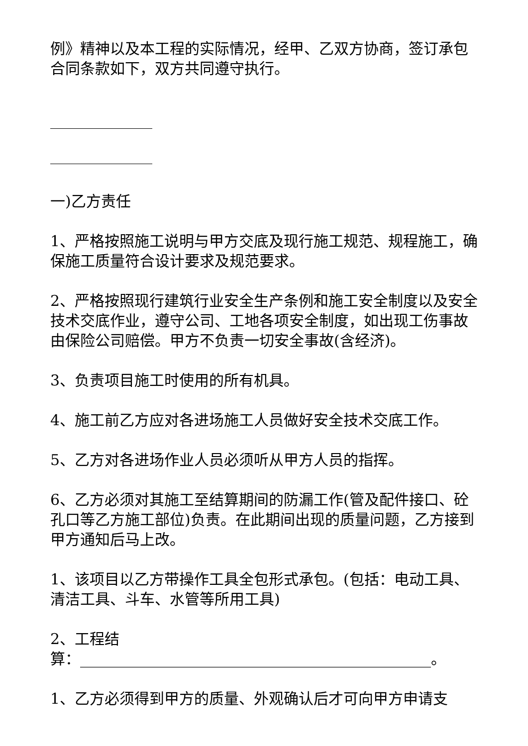例》精神以及本工程的实际情况，经甲、乙双方协商，签订承包合同条款如下，双方共同遵守执行。
一)乙方责任
1、严格按照施工说明与甲方交底及现行施工规范、规程施工，确保施工质量符合设计要求及规范要求。
2、严格按照现行建筑行业安全生产条例和施工安全制度以及安全技术交底作业，遵守公司、工地各项安全制度，如出现工伤事故由保险公司赔偿。甲方不负责一切安全事故(含经济)。
3、负责项目施工时使用的所有机具。
4、施工前乙方应对各进场施工人员做好安全技术交底工作。
5、乙方对各进场作业人员必须听从甲方人员的指挥。
6、乙方必须对其施工至结算期间的防漏工作(管及配件接口、砼孔口等乙方施工部位)负责。在此期间出现的质量问题，乙方接到甲方通知后马上改。
1、该项目以乙方带操作工具全包形式承包。(包括：电动工具、清洁工具、斗车、水管等所用工具)
2、工程结
算：_______________________________________________。
1、乙方必须得到甲方的质量、外观确认后才可向甲方申请支